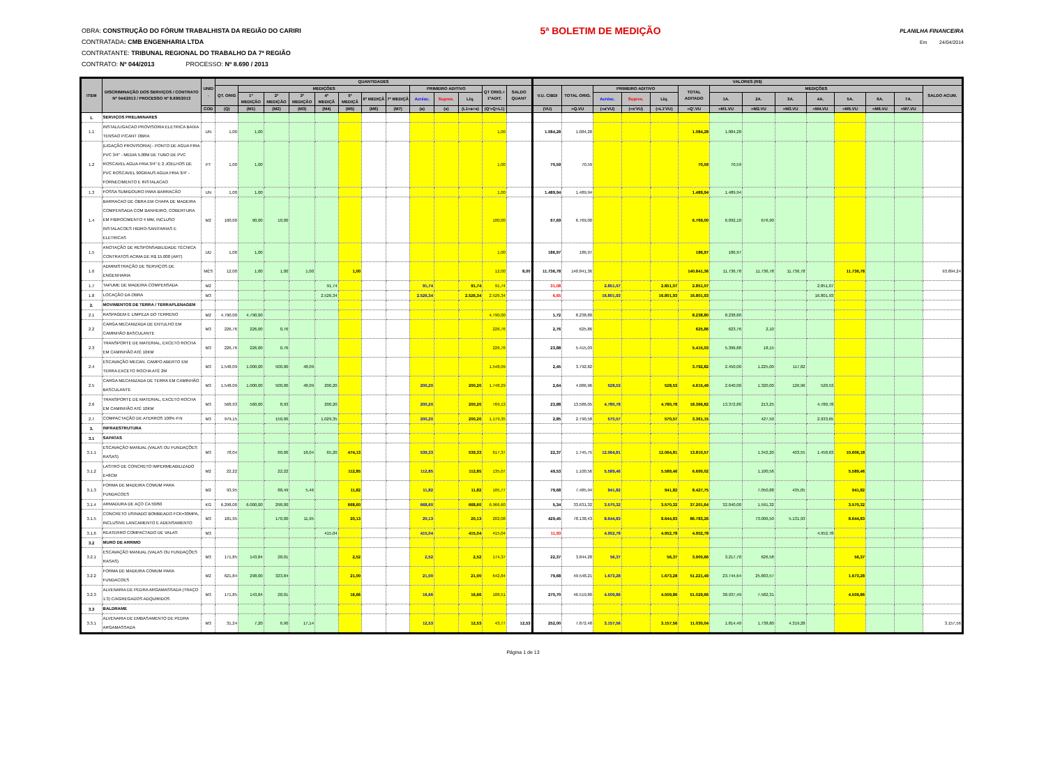OBRA: CONSTRUÇÃO DO FÓRUM TRABALHISTA DA REGIÃO DO CARIRI 5ª BOLETIM DE MEDIÇÃO PLANILHA FINANCEIRA
CONTRATADA: CMB ENGENHARIA LTDA Em 24/04/2014
CONTRATANTE: TRIBUNAL REGIONAL DO TRABALHO DA 7ª REGIÃO
CONTRATO: Nº 044/2013 PROCESSO: Nº 8.690 / 2013
| ITEM | DISCRIMINAÇÃO DOS SERVIÇOS / CONTRATO Nº 044/2013 / PROCESSO Nº 8.690/2013 | UNID . | QUANTIDADES | | | | | | | | | | | | | VALORES (R$) | | | | | | | | | | | | | |
| --- | --- | --- | --- | --- | --- | --- | --- | --- | --- | --- | --- | --- | --- | --- | --- | --- | --- | --- | --- | --- | --- | --- | --- | --- | --- | --- | --- | --- | --- |
| | | | QT. ORIG | MEDIÇÕES | | | | | | | PRIMEIRO ADITIVO | | | QT ORIG.+ 1ºADIT. | SALDO QUANT | V.U. C/BDI | TOTAL ORIG. | PRIMEIRO ADITIVO | | | TOTAL ADITADO | MEDIÇÕES | | | | | | | SALDO ACUM. |
| | | | | 1ª MEDIÇÃO | 2ª MEDIÇÃO | 3ª MEDIÇÃO | 4ª MEDIÇÃ | 5ª MEDIÇÃ | 6ª MEDIÇÃ | 7ª MEDIÇÃ | Acrésc. | Supres. | Líq. | | | | | Acrésc. | Supres. | Líq. | | 1A. | 2A. | 3A. | 4A. | 5A. | 6A. | 7A. | |
| | | COD | (Q) | (M1) | (M2) | (M3) | (M4) | (M5) | (M6) | (M7) | (a) | (s) | (L1=a+s) | (Q'=Q+L1) | | (VU) | =Q.VU | (=a'VU) | (=s'VU) | (=L1'VU) | =Q'.VU | =M1.VU | =M2.VU | =M3.VU | =M4.VU | =M5.VU | =M6.VU | =M7.VU | |
| 1. | SERVIÇOS PRELIMINARES | | | | | | | | | | | | | | | | | | | | | | | | | | | | |
| 1.1 | INSTAL/LIGACAO PROVISORIA ELETRICA BAIXA TENSAO P/CANT OBRA | UN | 1,00 | 1,00 | | | | | | | | | | 1,00 | | 1.084,28 | 1.084,28 | | | | 1.084,28 | 1.084,28 | | | | | | | |
| 1.2 | [LIGAÇÃO PROVISORIA] - PONTO DE AGUA FRIA PVC 3/4" - MEDIA 5,00M DE TUBO DE PVC ROSCAVEL AGUA FRIA 3/4" E 2 JOELHOS DE PVC ROSCAVEL 90GRAUS AGUA FRIA 3/4" - FORNECIMENTO E INSTALACAO | PT | 1,00 | 1,00 | | | | | | | | | | 1,00 | | 70,59 | 70,59 | | | | 70,59 | 70,59 | | | | | | | |
| 1.3 | FOSSA SUMIDOURO PARA BARRACÃO | UN | 1,00 | 1,00 | | | | | | | | | | 1,00 | | 1.489,94 | 1.489,94 | | | | 1.489,94 | 1.489,94 | | | | | | | |
| 1.4 | BARRACAO DE OBRA EM CHAPA DE MADEIRA COMPENSADA COM BANHEIRO, COBERTURA EM FIBROCIMENTO 4 MM, INCLUSO INSTALACOES HIDRO-SANITARIAS E ELETRICAS | M2 | 100,00 | 90,00 | 10,00 | | | | | | | | | 100,00 | | 67,69 | 6.769,00 | | | | 6.769,00 | 6.092,10 | 676,90 | | | | | | |
| 1.5 | ANOTAÇÃO DE RESPONSABILIDADE TÉCNICA CONTRATOS ACIMA DE R$ 15.000 (ART) | UD | 1,00 | 1,00 | | | | | | | | | | 1,00 | | 186,97 | 186,97 | | | | 186,97 | 186,97 | | | | | | | |
| 1.6 | ADMINISTRAÇÃO DE SERVIÇOS DE ENGENHARIA | MÊS | 12,00 | 1,00 | 1,00 | 1,00 | | 1,00 | | | | | | 12,00 | 8,00 | 11.736,78 | 140.841,36 | | | | 140.841,36 | 11.736,78 | 11.736,78 | 11.736,78 | | 11.736,78 | | | 93.894,24 |
| 1.7 | TAPUME DE MADEIRA COMPENSADA | M2 | | | | | 91,74 | | | | 91,74 | | 91,74 | 91,74 | | 31,08 | | 2.851,07 | | 2.851,07 | 2.851,07 | | | | 2.851,07 | | | | |
| 1.8 | LOCAÇÃO DA OBRA | M3 | | | | | 2.526,34 | | | | 2.526,34 | | 2.526,34 | 2.526,34 | | 6,65 | | 16.801,93 | | 16.801,93 | 16.801,93 | | | | 16.801,93 | | | | |
| 2. | MOVIMENTOS DE TERRA / TERRAPLENAGEM | | | | | | | | | | | | | | | | | | | | | | | | | | | | |
| 2.1 | RASPAGEM E LIMPEZA DO TERRENO | M2 | 4.790,00 | 4.790,00 | | | | | | | | | | 4.790,00 | | 1,72 | 8.238,80 | | | | 8.238,80 | 8.238,80 | | | | | | | |
| 2.2 | CARGA MECANIZADA DE ENTULHO EM CAMINHÃO BASCULANTE | M3 | 226,76 | 226,00 | 0,76 | | | | | | | | | 226,76 | | 2,76 | 625,86 | | | | 625,86 | 623,76 | 2,10 | | | | | | |
| 2.3 | TRANSPORTE DE MATERIAL, EXCETO ROCHA EM CAMINHÃO ATÉ 10KM | M3 | 226,76 | 226,00 | 0,76 | | | | | | | | | 226,76 | | 23,88 | 5.415,03 | | | | 5.415,03 | 5.396,88 | 18,15 | | | | | | |
| 2.4 | ESCAVAÇÃO MECAN. CAMPO ABERTO EM TERRA EXCETO ROCHA ATÉ 2M | M3 | 1.548,09 | 1.000,00 | 500,00 | 48,09 | | | | | | | | 1.548,09 | | 2,45 | 3.792,82 | | | | 3.792,82 | 2.450,00 | 1.225,00 | 117,82 | | | | | |
| 2.5 | CARGA MECANIZADA DE TERRA EM CAMINHÃO BASCULANTE | M3 | 1.548,09 | 1.000,00 | 500,00 | 48,09 | 200,20 | | | | 200,20 | | 200,20 | 1.748,29 | | 2,64 | 4.086,96 | 528,53 | | 528,53 | 4.615,49 | 2.640,00 | 1.320,00 | 126,96 | 528,53 | | | | |
| 2.6 | TRANSPORTE DE MATERIAL, EXCETO ROCHA EM CAMINHÃO ATÉ 10KM | M3 | 568,93 | 560,00 | 8,93 | | 200,20 | | | | 200,20 | | 200,20 | 769,13 | | 23,88 | 13.586,05 | 4.780,78 | | 4.780,78 | 18.366,82 | 13.372,80 | 213,25 | | 4.780,78 | | | | |
| 2.7 | COMPACTAÇÃO DE ATERROS 100% P.N | M3 | 979,15 | | 150,00 | | 1.029,35 | | | | 200,20 | | 200,20 | 1.179,35 | | 2,85 | 2.790,58 | 570,57 | | 570,57 | 3.361,15 | | 427,50 | | 2.933,65 | | | | |
| 3. | INFRAESTRUTURA | | | | | | | | | | | | | | | | | | | | | | | | | | | | |
| 3.1 | SAPATAS | | | | | | | | | | | | | | | | | | | | | | | | | | | | |
| 3.1.1 | ESCAVAÇÃO MANUAL (VALAS OU FUNDAÇÕES RASAS) | M3 | 78,04 | | 60,00 | 18,04 | 65,20 | 474,13 | | | 539,33 | | 539,33 | 617,37 | | 22,37 | 1.745,75 | 12.064,81 | | 12.064,81 | 13.810,57 | | 1.342,20 | 403,55 | 1.458,63 | 10.606,18 | | | |
| 3.1.2 | LASTRO DE CONCRETO IMPERMEABILIZADO E=8CM | M2 | 22,22 | | 22,22 | | | 112,85 | | | 112,85 | | 112,85 | 135,07 | | 49,53 | 1.100,56 | 5.589,46 | | 5.589,46 | 6.690,02 | | 1.100,56 | | | 5.589,46 | | | |
| 3.1.3 | FORMA DE MADEIRA COMUM PARA FUNDACOES | M2 | 93,95 | | 88,49 | 5,46 | | 11,82 | | | 11,82 | | 11,82 | 105,77 | | 79,68 | 7.485,94 | 941,82 | | 941,82 | 8.427,75 | | 7.050,88 | 435,05 | | 941,82 | | | |
| 3.1.4 | ARMADURA DE AÇO CA 50/60 | KG | 6.298,00 | 6.000,00 | 298,00 | | | 668,60 | | | 668,60 | | 668,60 | 6.966,60 | | 5,34 | 33.631,32 | 3.570,32 | | 3.570,32 | 37.201,64 | 32.040,00 | 1.591,32 | | | 3.570,32 | | | |
| 3.1.5 | CONCRETO USINADO BOMBEADO FCK=30MPA, INCLUSIVE LANCAMENTO E ADENSAMENTO | M3 | 181,95 | | 170,00 | 11,95 | | 20,13 | | | 20,13 | | 20,13 | 202,08 | | 429,45 | 78.138,43 | 8.644,83 | | 8.644,83 | 86.783,26 | | 73.006,50 | 5.131,93 | | 8.644,83 | | | |
| 3.1.6 | REATERRO COMPACTADO DE VALAS | M3 | | | | | 415,04 | | | | 415,04 | | 415,04 | 415,04 | | 11,93 | | 4.952,78 | | 4.952,78 | 4.952,78 | | | | 4.952,78 | | | | |
| 3.2 | MURO DE ARRIMO | | | | | | | | | | | | | | | | | | | | | | | | | | | | |
| 3.2.1 | ESCAVAÇÃO MANUAL (VALAS OU FUNDAÇÕES RASAS) | M3 | 171,85 | 143,84 | 28,01 | | | 2,52 | | | 2,52 | | 2,52 | 174,37 | | 22,37 | 3.844,28 | 56,37 | | 56,37 | 3.900,66 | 3.217,70 | 626,58 | | | 56,37 | | | |
| 3.2.2 | FORMA DE MADEIRA COMUM PARA FUNDACOES | M2 | 621,84 | 298,00 | 323,84 | | | 21,00 | | | 21,00 | | 21,00 | 642,84 | | 79,68 | 49.548,21 | 1.673,28 | | 1.673,28 | 51.221,49 | 23.744,64 | 25.803,57 | | | 1.673,28 | | | |
| 3.2.3 | ALVENARIA DE PEDRA ARGAMASSADA (TRAÇO 1:3) C/AGREGADOS ADQUIRIDOS | M3 | 171,85 | 143,84 | 28,01 | | | 16,66 | | | 16,66 | | 16,66 | 188,51 | | 270,70 | 46.519,80 | 4.509,86 | | 4.509,86 | 51.029,66 | 38.937,49 | 7.582,31 | | | 4.509,86 | | | |
| 3.3 | BALDRAME | | | | | | | | | | | | | | | | | | | | | | | | | | | | |
| 3.3.1 | ALVENARIA DE EMBASAMENTO DE PEDRA ARGAMASSADA | M3 | 31,24 | 7,20 | 6,90 | 17,14 | | | | | 12,53 | | 12,53 | 43,77 | 12,53 | 252,00 | 7.872,48 | 3.157,56 | | 3.157,56 | 11.030,04 | 1.814,40 | 1.738,80 | 4.319,28 | | | | | 3.157,56 |
Página 1 de 13